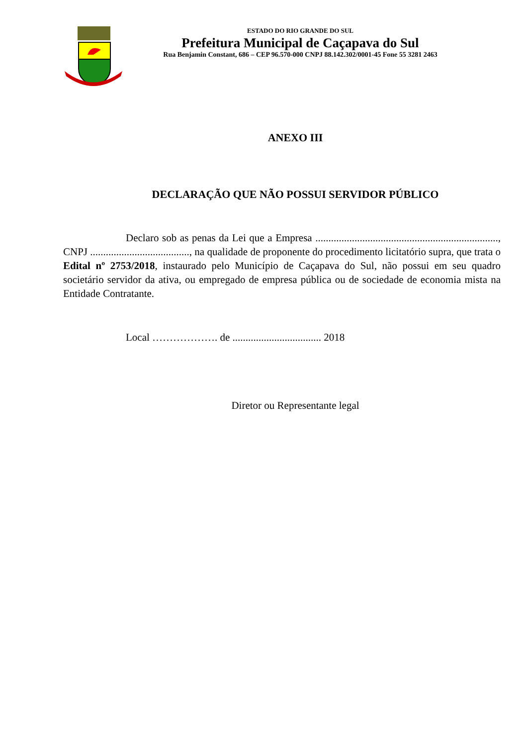ESTADO DO RIO GRANDE DO SUL
Prefeitura Municipal de Caçapava do Sul
Rua Benjamin Constant, 686 – CEP 96.570-000 CNPJ 88.142.302/0001-45 Fone 55 3281 2463
ANEXO III
DECLARAÇÃO QUE NÃO POSSUI SERVIDOR PÚBLICO
Declaro sob as penas da Lei que a Empresa ......................................................................, CNPJ ......................................, na qualidade de proponente do procedimento licitatório supra, que trata o Edital nº 2753/2018, instaurado pelo Município de Caçapava do Sul, não possui em seu quadro societário servidor da ativa, ou empregado de empresa pública ou de sociedade de economia mista na Entidade Contratante.
Local ………………. de .................................. 2018
Diretor ou Representante legal